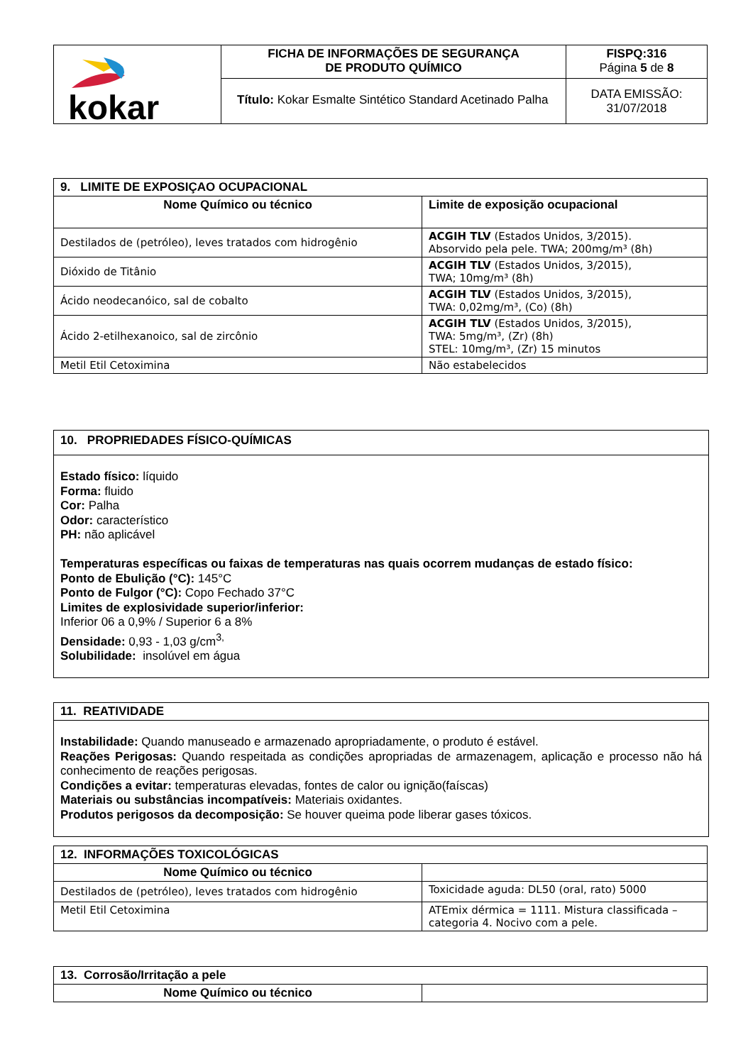| kokar | FICHA DE INFORMAÇÕES DE SEGURANÇA DE PRODUTO QUÍMICO | FISPQ:316 Página 5 de 8 |
| | Título: Kokar Esmalte Sintético Standard Acetinado Palha | DATA EMISSÃO: 31/07/2018 |
| 9. LIMITE DE EXPOSIÇAO OCUPACIONAL | |
| --- | --- |
| Nome Químico ou técnico | Limite de exposição ocupacional |
| Destilados de (petróleo), leves tratados com hidrogênio | ACGIH TLV (Estados Unidos, 3/2015). Absorvido pela pele. TWA; 200mg/m³ (8h) |
| Dióxido de Titânio | ACGIH TLV (Estados Unidos, 3/2015), TWA; 10mg/m³ (8h) |
| Ácido neodecanóico, sal de cobalto | ACGIH TLV (Estados Unidos, 3/2015), TWA: 0,02mg/m³, (Co) (8h) |
| Ácido 2-etilhexanoico, sal de zircônio | ACGIH TLV (Estados Unidos, 3/2015), TWA: 5mg/m³, (Zr) (8h) STEL: 10mg/m³, (Zr) 15 minutos |
| Metil Etil Cetoximina | Não estabelecidos |
10. PROPRIEDADES FÍSICO-QUÍMICAS
Estado físico: líquido
Forma: fluido
Cor: Palha
Odor: característico
PH: não aplicável
Temperaturas específicas ou faixas de temperaturas nas quais ocorrem mudanças de estado físico:
Ponto de Ebulição (°C): 145°C
Ponto de Fulgor (°C): Copo Fechado 37°C
Limites de explosividade superior/inferior:
Inferior 06 a 0,9% / Superior 6 a 8%
Densidade: 0,93 - 1,03 g/cm<sup>3,</sup>
Solubilidade: insolúvel em água
11. REATIVIDADE
Instabilidade: Quando manuseado e armazenado apropriadamente, o produto é estável.
Reações Perigosas: Quando respeitada as condições apropriadas de armazenagem, aplicação e processo não há conhecimento de reações perigosas.
Condições a evitar: temperaturas elevadas, fontes de calor ou ignição(faíscas)
Materiais ou substâncias incompatíveis: Materiais oxidantes.
Produtos perigosos da decomposição: Se houver queima pode liberar gases tóxicos.
| 12. INFORMAÇÕES TOXICOLÓGICAS | |
| --- | --- |
| Nome Químico ou técnico | |
| Destilados de (petróleo), leves tratados com hidrogênio | Toxicidade aguda: DL50 (oral, rato) 5000 |
| Metil Etil Cetoximina | ATEmix dérmica = 1111. Mistura classificada – categoria 4. Nocivo com a pele. |
| 13. Corrosão/Irritação a pele | |
| --- | --- |
| Nome Químico ou técnico | |